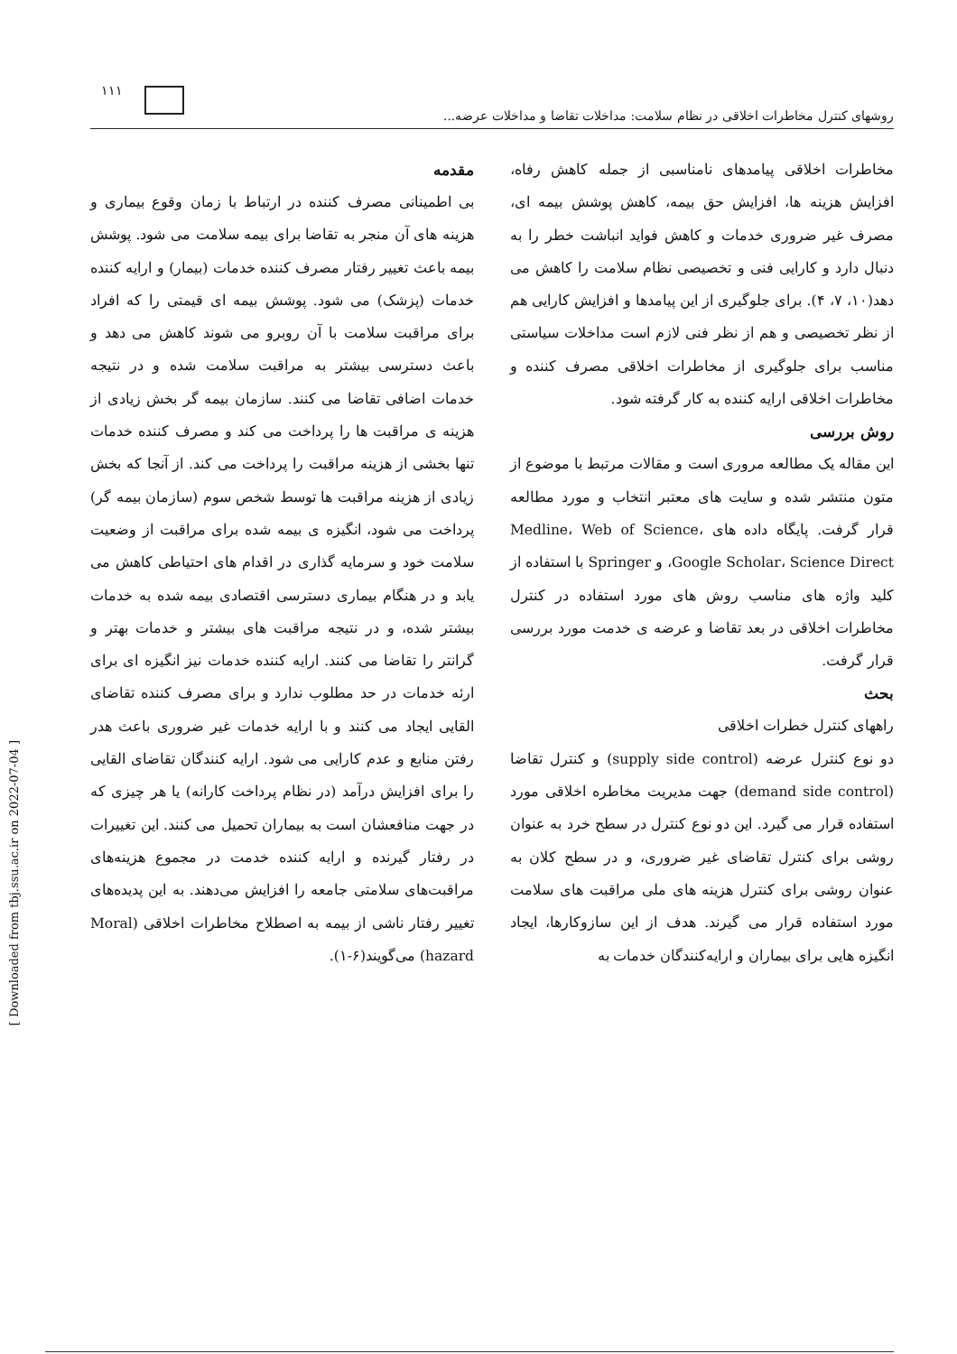۱۱۱
روشهای کنترل مخاطرات اخلاقی در نظام سلامت: مداخلات تقاضا و مداخلات عرضه...
مقدمه
بی اطمینانی مصرف کننده در ارتباط با زمان وقوع بیماری و هزینه های آن منجر به تقاضا برای بیمه سلامت می شود. پوشش بیمه باعث تغییر رفتار مصرف کننده خدمات (بیمار) و ارایه کننده خدمات (پزشک) می شود. پوشش بیمه ای قیمتی را که افراد برای مراقبت سلامت با آن روبرو می شوند کاهش می دهد و باعث دسترسی بیشتر به مراقبت سلامت شده و در نتیجه خدمات اضافی تقاضا می کنند. سازمان بیمه گر بخش زیادی از هزینه ی مراقبت ها را پرداخت می کند و مصرف کننده خدمات تنها بخشی از هزینه مراقبت را پرداخت می کند. از آنجا که بخش زیادی از هزینه مراقبت ها توسط شخص سوم (سازمان بیمه گر) پرداخت می شود، انگیزه ی بیمه شده برای مراقبت از وضعیت سلامت خود و سرمایه گذاری در اقدام های احتیاطی کاهش می یابد و در هنگام بیماری دسترسی اقتصادی بیمه شده به خدمات بیشتر شده، و در نتیجه مراقبت های بیشتر و خدمات بهتر و گرانتر را تقاضا می کنند. ارایه کننده خدمات نیز انگیزه ای برای ارئه خدمات در حد مطلوب ندارد و برای مصرف کننده تقاضای القایی ایجاد می کنند و با ارایه خدمات غیر ضروری باعث هدر رفتن منابع و عدم کارایی می شود. ارایه کنندگان تقاضای القایی را برای افزایش درآمد (در نظام پرداخت کارانه) یا هر چیزی که در جهت منافعشان است به بیماران تحمیل می کنند. این تغییرات در رفتار گیرنده و ارایه کننده خدمت در مجموع هزینه‌های مراقبت‌های سلامتی جامعه را افزایش می‌دهند. به این پدیده‌های تغییر رفتار ناشی از بیمه به اصطلاح مخاطرات اخلاقی (Moral hazard) می‌گویند(۶-۱).
مخاطرات اخلاقی پیامدهای نامناسبی از جمله کاهش رفاه، افزایش هزینه ها، افزایش حق بیمه، کاهش پوشش بیمه ای، مصرف غیر ضروری خدمات و کاهش فواید انباشت خطر را به دنبال دارد و کارایی فنی و تخصیصی نظام سلامت را کاهش می دهد(۱۰، ۷، ۴). برای جلوگیری از این پیامدها و افزایش کارایی هم از نظر تخصیصی و هم از نظر فنی لازم است مداخلات سیاستی مناسب برای جلوگیری از مخاطرات اخلاقی مصرف کننده و مخاطرات اخلاقی ارایه کننده به کار گرفته شود.
روش بررسی
این مقاله یک مطالعه مروری است و مقالات مرتبط با موضوع از متون منتشر شده و سایت های معتبر انتخاب و مورد مطالعه قرار گرفت. پایگاه داده های Medline، Web of Science، Google Scholar، Science Direct، و Springer با استفاده از کلید واژه های مناسب روش های مورد استفاده در کنترل مخاطرات اخلاقی در بعد تقاضا و عرضه ی خدمت مورد بررسی قرار گرفت.
بحث
راههای کنترل خطرات اخلاقی
دو نوع کنترل عرضه (supply side control) و کنترل تقاضا (demand side control) جهت مدیریت مخاطره اخلاقی مورد استفاده قرار می گیرد. این دو نوع کنترل در سطح خرد به عنوان روشی برای کنترل تقاضای غیر ضروری، و در سطح کلان به عنوان روشی برای کنترل هزینه های ملی مراقبت های سلامت مورد استفاده قرار می گیرند. هدف از این سازوکارها، ایجاد انگیزه هایی برای بیماران و ارایه‌کنندگان خدمات به
[ Downloaded from tbj.ssu.ac.ir on 2022-07-04 ]